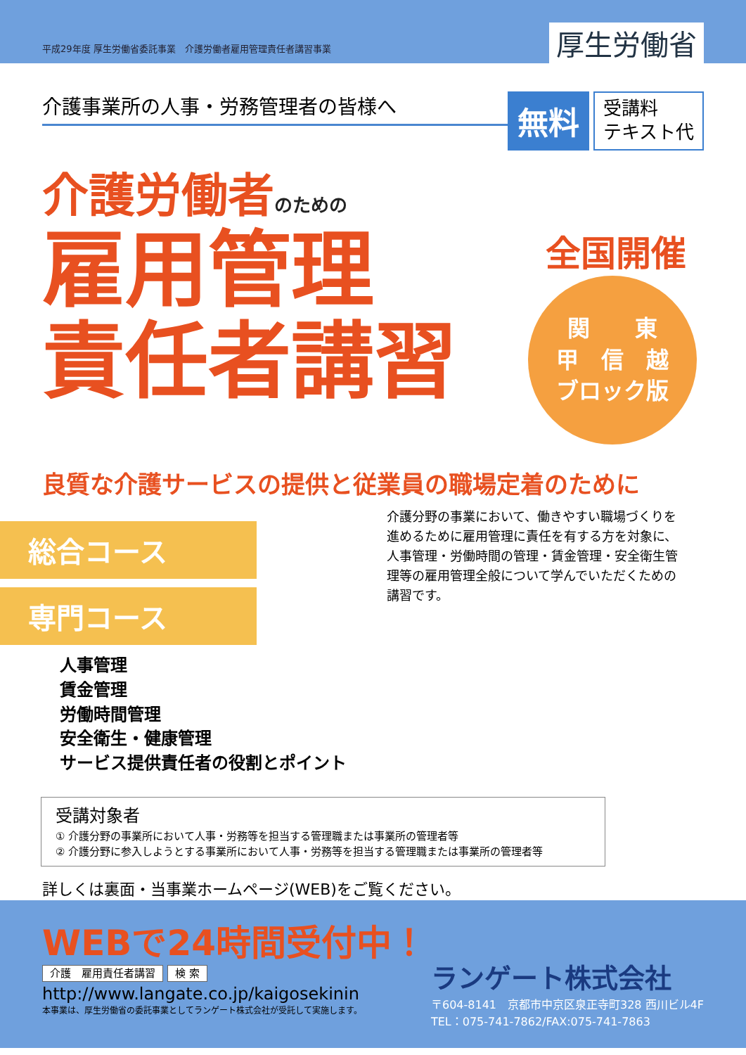平成29年度 厚生労働省委託事業　介護労働者雇用管理責任者講習事業
厚生労働省
介護事業所の人事・労務管理者の皆様へ
無料
受講料
テキスト代
介護労働者のための
雇用管理
責任者講習
全国開催
関　　東
甲　信　越
ブロック版
良質な介護サービスの提供と従業員の職場定着のために
総合コース
専門コース
人事管理
賃金管理
労働時間管理
安全衛生・健康管理
サービス提供責任者の役割とポイント
介護分野の事業において、働きやすい職場づくりを進めるために雇用管理に責任を有する方を対象に、人事管理・労働時間の管理・賃金管理・安全衛生管理等の雇用管理全般について学んでいただくための講習です。
受講対象者
① 介護分野の事業所において人事・労務等を担当する管理職または事業所の管理者等
② 介護分野に参入しようとする事業所において人事・労務等を担当する管理職または事業所の管理者等
詳しくは裏面・当事業ホームページ(WEB)をご覧ください。
WEBで24時間受付中！
介護　雇用責任者講習 検 索
http://www.langate.co.jp/kaigosekinin
本事業は、厚生労働省の委託事業としてランゲート株式会社が受託して実施します。
ランゲート株式会社
〒604-8141　京都市中京区泉正寺町328 西川ビル4F
TEL：075-741-7862/FAX:075-741-7863